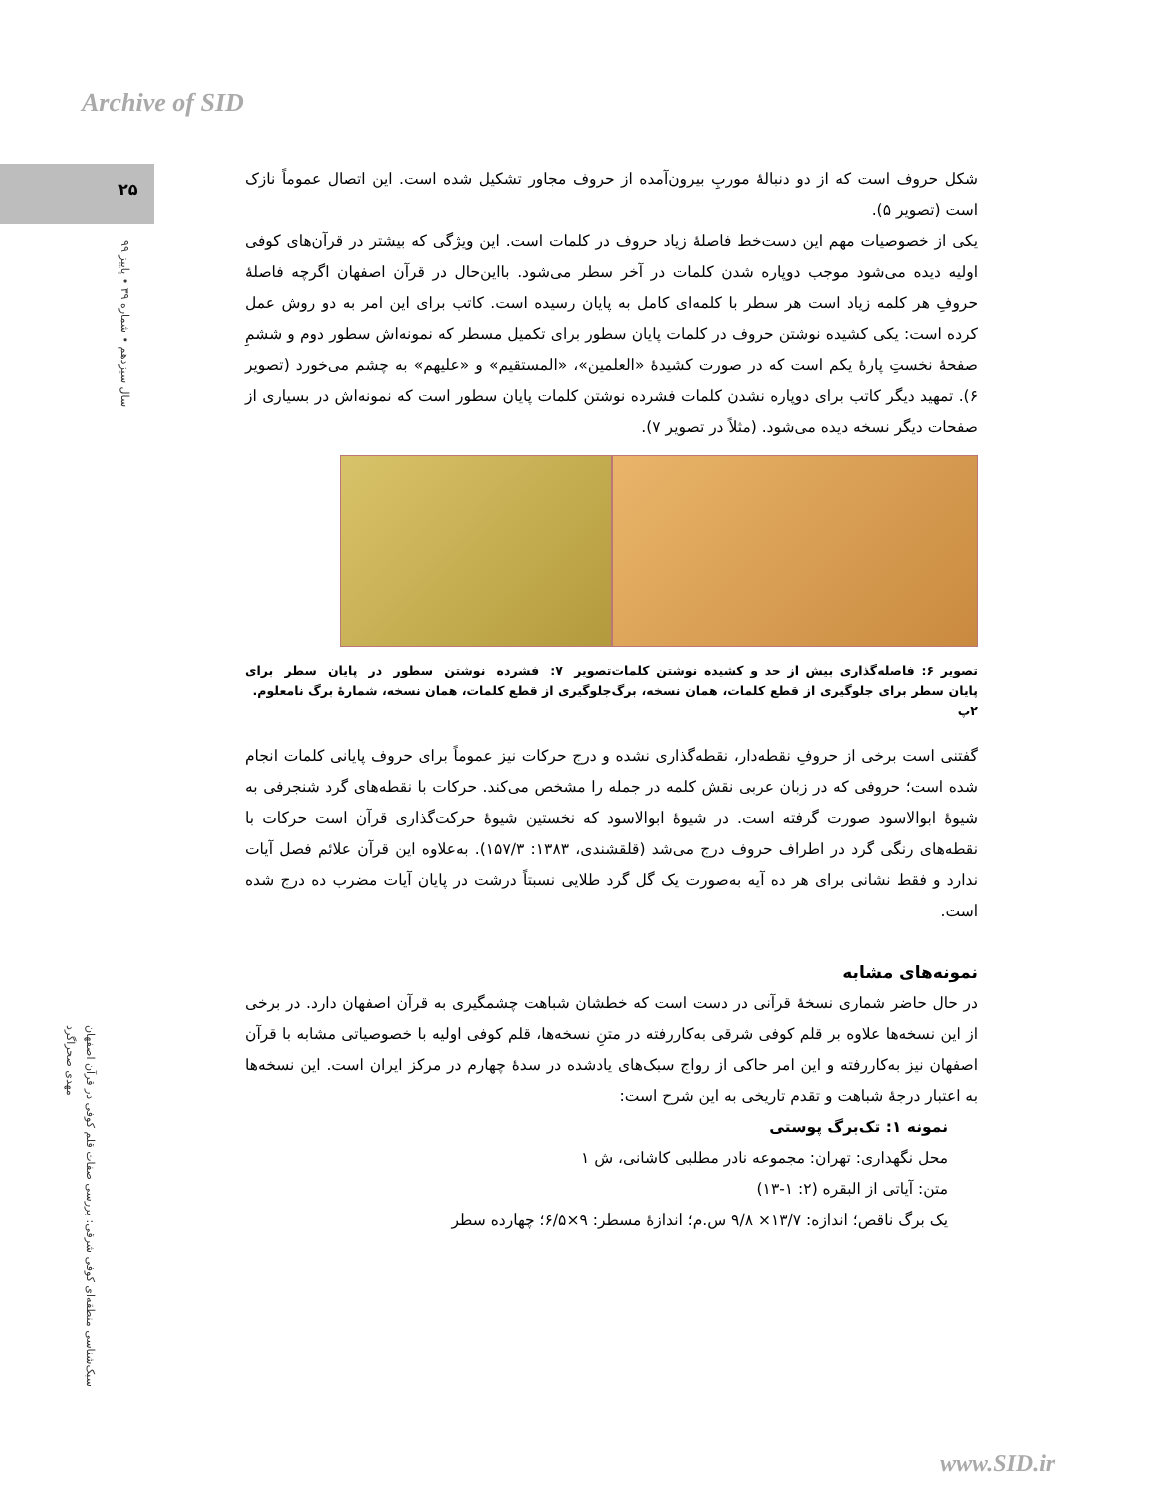Archive of SID
۲۵
سال سیزدهم • شماره ۳۹ • پاییز ۹۹
سبک‌شناسی منطقه‌ای کوفی شرقی: بررسی صفات قلم کوفی در قرآن اصفهان
مهدی صحراگرد
شکل حروف است که از دو دنبالهٔ موربِ بیرون‌آمده از حروف مجاور تشکیل شده است. این اتصال عموماً نازک است (تصویر ۵).
یکی از خصوصیات مهم این دست‌خط فاصلهٔ زیاد حروف در کلمات است. این ویژگی که بیشتر در قرآن‌های کوفی اولیه دیده می‌شود موجب دوپاره شدن کلمات در آخر سطر می‌شود. بااین‌حال در قرآن اصفهان اگرچه فاصلهٔ حروفِ هر کلمه زیاد است هر سطر با کلمه‌ای کامل به پایان رسیده است. کاتب برای این امر به دو روش عمل کرده است: یکی کشیده نوشتن حروف در کلمات پایان سطور برای تکمیل مسطر که نمونه‌اش سطور دوم و ششمِ صفحهٔ نخستِ پارهٔ یکم است که در صورت کشیدهٔ «العلمین»، «المستقیم» و «علیهم» به چشم می‌خورد (تصویر ۶). تمهید دیگر کاتب برای دوپاره نشدن کلمات فشرده نوشتن کلمات پایان سطور است که نمونه‌اش در بسیاری از صفحات دیگر نسخه دیده می‌شود. (مثلاً در تصویر ۷).
تصویر ۶: فاصله‌گذاری بیش از حد و کشیده نوشتن کلمات پایان سطر برای جلوگیری از قطع کلمات، همان نسخه، برگ ۲پ
تصویر ۷: فشرده نوشتن سطور در پایان سطر برای جلوگیری از قطع کلمات، همان نسخه، شمارهٔ برگ نامعلوم.
گفتنی است برخی از حروفِ نقطه‌دار، نقطه‌گذاری نشده و درج حرکات نیز عموماً برای حروف پایانی کلمات انجام شده است؛ حروفی که در زبان عربی نقش کلمه در جمله را مشخص می‌کند. حرکات با نقطه‌های گرد شنجرفی به شیوهٔ ابوالاسود صورت گرفته است. در شیوهٔ ابوالاسود که نخستین شیوهٔ حرکت‌گذاری قرآن است حرکات با نقطه‌های رنگی گرد در اطراف حروف درج می‌شد (قلقشندی، ۱۳۸۳: ۱۵۷/۳). به‌علاوه این قرآن علائم فصل آیات ندارد و فقط نشانی برای هر ده آیه به‌صورت یک گل گرد طلایی نسبتاً درشت در پایان آیات مضرب ده درج شده است.
نمونه‌های مشابه
در حال حاضر شماری نسخهٔ قرآنی در دست است که خطشان شباهت چشمگیری به قرآن اصفهان دارد. در برخی از این نسخه‌ها علاوه بر قلم کوفی شرقی به‌کاررفته در متنِ نسخه‌ها، قلم کوفی اولیه با خصوصیاتی مشابه با قرآن اصفهان نیز به‌کاررفته و این امر حاکی از رواج سبک‌های یادشده در سدهٔ چهارم در مرکز ایران است. این نسخه‌ها به اعتبار درجهٔ شباهت و تقدم تاریخی به این شرح است:
نمونه ۱: تک‌برگ پوستی
محل نگهداری: تهران: مجموعه نادر مطلبی کاشانی، ش ۱
متن: آیاتی از البقره (۲: ۱-۱۳)
یک برگ ناقص؛ اندازه: ۱۳/۷× ۹/۸ س.م؛ اندازهٔ مسطر: ۹×۶/۵؛ چهارده سطر
www.SID.ir